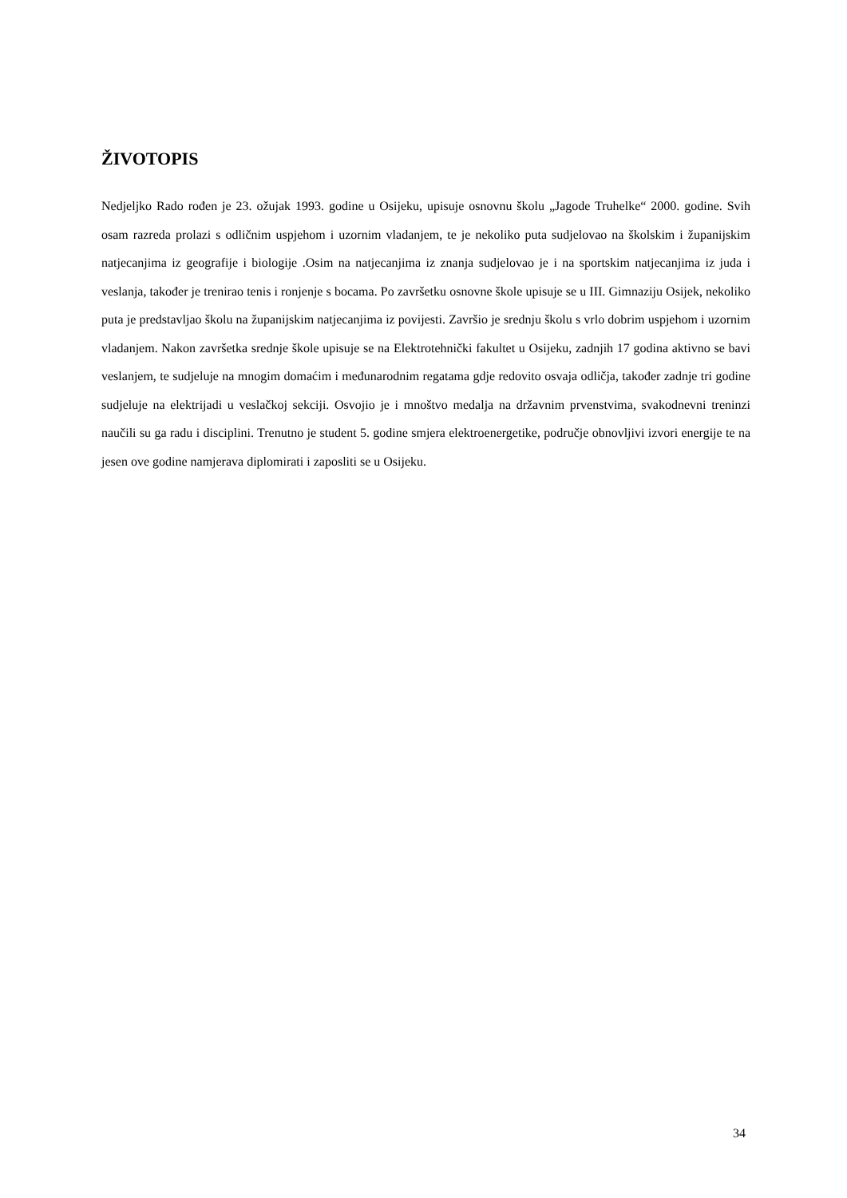ŽIVOTOPIS
Nedjeljko Rado rođen je 23. ožujak 1993. godine u Osijeku, upisuje osnovnu školu „Jagode Truhelke“ 2000. godine. Svih osam razreda prolazi s odličnim uspjehom i uzornim vladanjem, te je nekoliko puta sudjelovao na školskim i županijskim natjecanjima iz geografije i biologije .Osim na natjecanjima iz znanja sudjelovao je i na sportskim natjecanjima iz juda i veslanja, također je trenirao tenis i ronjenje s bocama. Po završetku osnovne škole upisuje se u III. Gimnaziju Osijek, nekoliko puta je predstavljao školu na županijskim natjecanjima iz povijesti. Završio je srednju školu s vrlo dobrim uspjehom i uzornim vladanjem. Nakon završetka srednje škole upisuje se na Elektrotehnički fakultet u Osijeku, zadnjih 17 godina aktivno se bavi veslanjem, te sudjeluje na mnogim domaćim i međunarodnim regatama gdje redovito osvaja odličja, također zadnje tri godine sudjeluje na elektrijadi u veslačkoj sekciji. Osvojio je i mnoštvo medalja na državnim prvenstvima, svakodnevni treninzi naučili su ga radu i disciplini. Trenutno je student 5. godine smjera elektroenergetike, područje obnovljivi izvori energije te na jesen ove godine namjerava diplomirati i zaposliti se u Osijeku.
34